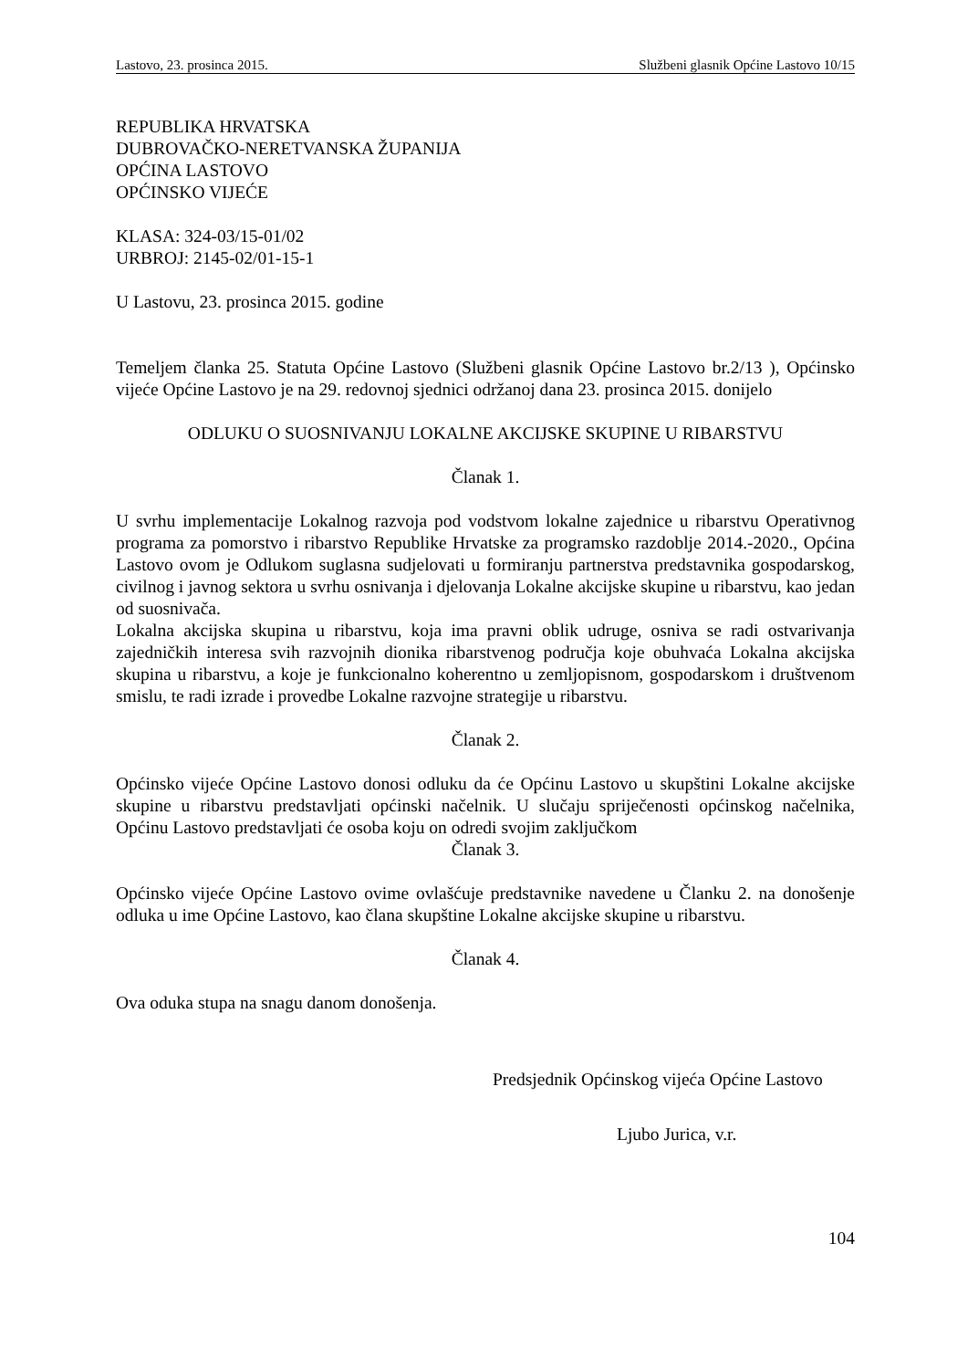Lastovo, 23. prosinca 2015. Službeni glasnik Općine Lastovo 10/15
REPUBLIKA HRVATSKA
DUBROVAČKO-NERETVANSKA ŽUPANIJA
OPĆINA LASTOVO
OPĆINSKO VIJEĆE
KLASA: 324-03/15-01/02
URBROJ: 2145-02/01-15-1
U Lastovu, 23. prosinca 2015. godine
Temeljem članka 25. Statuta Općine Lastovo (Službeni glasnik Općine Lastovo br.2/13 ), Općinsko vijeće Općine Lastovo je na 29. redovnoj sjednici održanoj dana 23. prosinca 2015. donijelo
ODLUKU O SUOSNIVANJU LOKALNE AKCIJSKE SKUPINE U RIBARSTVU
Članak 1.
U svrhu implementacije Lokalnog razvoja pod vodstvom lokalne zajednice u ribarstvu Operativnog programa za pomorstvo i ribarstvo Republike Hrvatske za programsko razdoblje 2014.-2020., Općina Lastovo ovom je Odlukom suglasna sudjelovati u formiranju partnerstva predstavnika gospodarskog, civilnog i javnog sektora u svrhu osnivanja i djelovanja Lokalne akcijske skupine u ribarstvu, kao jedan od suosnivača.
Lokalna akcijska skupina u ribarstvu, koja ima pravni oblik udruge, osniva se radi ostvarivanja zajedničkih interesa svih razvojnih dionika ribarstvenog područja koje obuhvaća Lokalna akcijska skupina u ribarstvu, a koje je funkcionalno koherentno u zemljopisnom, gospodarskom i društvenom smislu, te radi izrade i provedbe Lokalne razvojne strategije u ribarstvu.
Članak 2.
Općinsko vijeće Općine Lastovo donosi odluku da će Općinu Lastovo u skupštini Lokalne akcijske skupine u ribarstvu predstavljati općinski načelnik. U slučaju spriječenosti općinskog načelnika, Općinu Lastovo predstavljati će osoba koju on odredi svojim zaključkom
Članak 3.
Općinsko vijeće Općine Lastovo ovime ovlašćuje predstavnike navedene u Članku 2. na donošenje odluka u ime Općine Lastovo, kao člana skupštine Lokalne akcijske skupine u ribarstvu.
Članak 4.
Ova oduka stupa na snagu danom donošenja.
Predsjednik Općinskog vijeća Općine Lastovo
Ljubo Jurica, v.r.
104